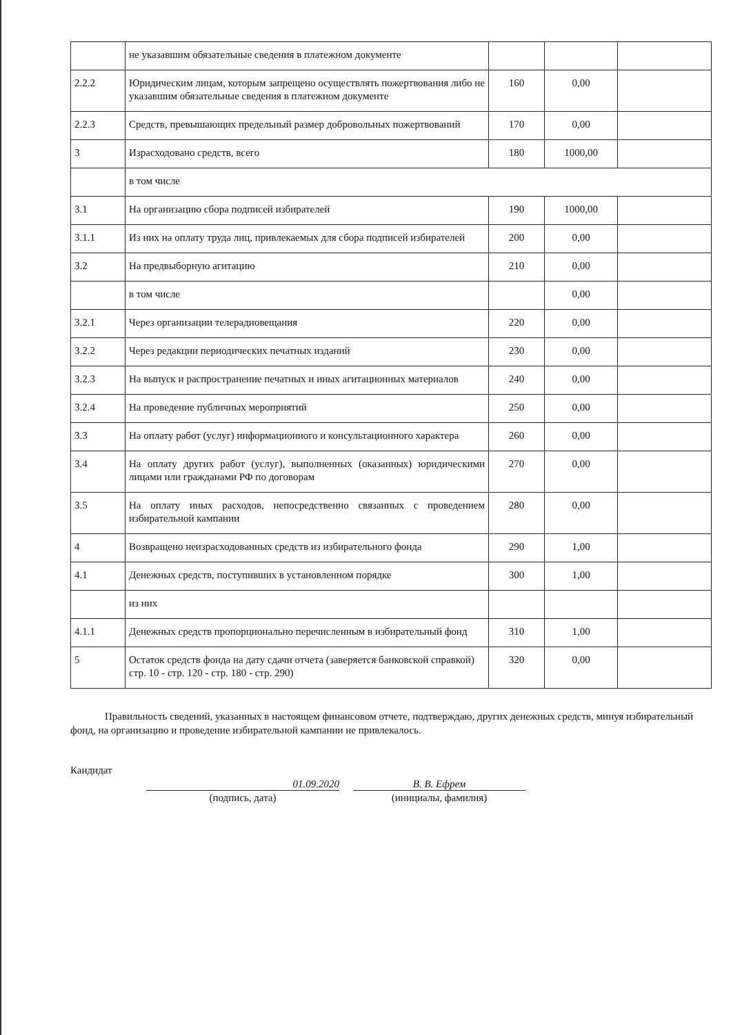| | не указавшим обязательные сведения в платежном документе | | | |
| 2.2.2 | Юридическим лицам, которым запрещено осуществлять пожертвования либо не указавшим обязательные сведения в платежном документе | 160 | 0,00 | |
| 2.2.3 | Средств, превышающих предельный размер добровольных пожертвований | 170 | 0,00 | |
| 3 | Израсходовано средств, всего | 180 | 1000,00 | |
| | в том числе | | | |
| 3.1 | На организацию сбора подписей избирателей | 190 | 1000,00 | |
| 3.1.1 | Из них на оплату труда лиц, привлекаемых для сбора подписей избирателей | 200 | 0,00 | |
| 3.2 | На предвыборную агитацию | 210 | 0,00 | |
| | в том числе | | 0,00 | |
| 3.2.1 | Через организации телерадиовещания | 220 | 0,00 | |
| 3.2.2 | Через редакции периодических печатных изданий | 230 | 0,00 | |
| 3.2.3 | На выпуск и распространение печатных и иных агитационных материалов | 240 | 0,00 | |
| 3.2.4 | На проведение публичных мероприятий | 250 | 0,00 | |
| 3.3 | На оплату работ (услуг) информационного и консультационного характера | 260 | 0,00 | |
| 3.4 | На оплату других работ (услуг), выполненных (оказанных) юридическими лицами или гражданами РФ по договорам | 270 | 0,00 | |
| 3.5 | На оплату иных расходов, непосредственно связанных с проведением избирательной кампании | 280 | 0,00 | |
| 4 | Возвращено неизрасходованных средств из избирательного фонда | 290 | 1,00 | |
| 4.1 | Денежных средств, поступивших в установленном порядке | 300 | 1,00 | |
| | из них | | | |
| 4.1.1 | Денежных средств пропорционально перечисленным в избирательный фонд | 310 | 1,00 | |
| 5 | Остаток средств фонда на дату сдачи отчета (заверяется банковской справкой) стр. 10 - стр. 120 - стр. 180 - стр. 290) | 320 | 0,00 | |
Правильность сведений, указанных в настоящем финансовом отчете, подтверждаю, других денежных средств, минуя избирательный фонд, на организацию и проведение избирательной кампании не привлекалось.
Кандидат
01.09.2020
(подпись, дата)
В. В. Ефрем
(инициалы, фамилия)